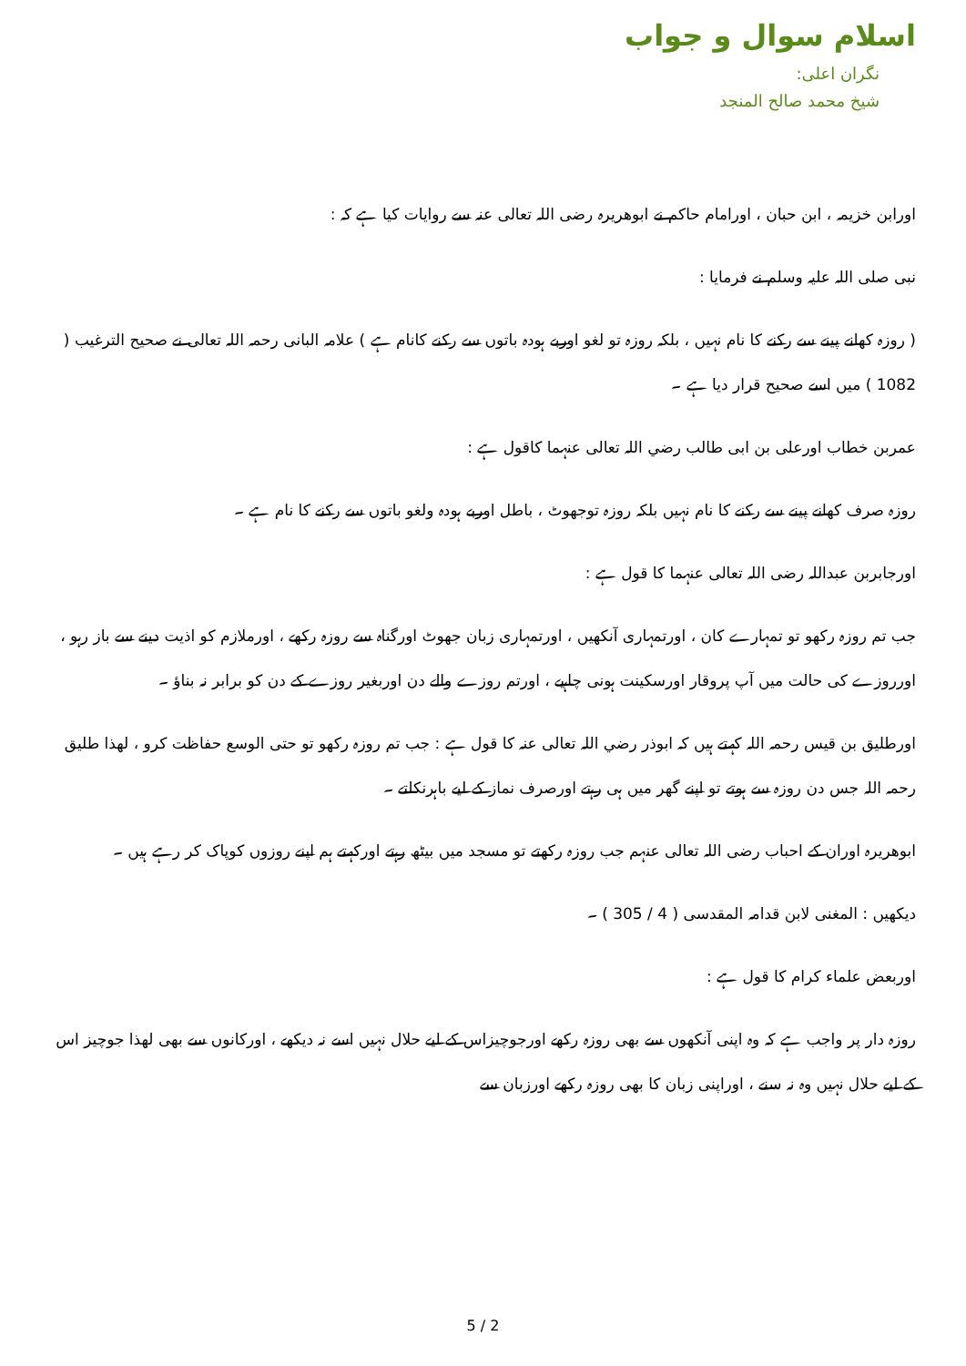اسلام سوال و جواب
نگران اعلی:
شیخ محمد صالح المنجد
اورابن خزیمہ ، ابن حبان ، اورامام حاکم نے ابوھریرہ رضی اللہ تعالی عنہ سے روایات کیا ہے کہ :
نبی صلی اللہ علیہ وسلم نے فرمایا :
( روزہ کھانے پینے سے رکنے کا نام نہیں ، بلکہ روزہ تو لغو اوربے ہودہ باتوں سے رکنے کانام ہے ) علامہ البانی رحمہ اللہ تعالی نے صحیح الترغیب ( 1082 ) میں اسے صحیح قرار دیا ہے ۔
عمربن خطاب اورعلی بن ابی طالب رضي اللہ تعالی عنہما کاقول ہے :
روزہ صرف کھانے پینے سے رکنے کا نام نہیں بلکہ روزہ توجھوٹ ، باطل اوربے ہودہ ولغو باتوں سے رکنے کا نام ہے ۔
اورجابربن عبداللہ رضی اللہ تعالی عنہما کا قول ہے :
جب تم روزہ رکھو تو تمہارے کان ، اورتمہاری آنکھیں ، اورتمہاری زبان جھوٹ اورگناہ سے روزہ رکھے ، اورملازم کو اذیت دینے سے باز رہو ، اورروزے کی حالت میں آپ پروقار اورسکینت ہونی چاہیے ، اورتم روزے والے دن اوربغیر روزے کے دن کو برابر نہ بناؤ ۔
اورطلیق بن قیس رحمہ اللہ کہتے ہیں کہ ابوذر رضي اللہ تعالی عنہ کا قول ہے : جب تم روزہ رکھو تو حتی الوسع حفاظت کرو ، لھذا طلیق رحمہ اللہ جس دن روزہ سے ہوتے تو اپنے گھر میں ہی رہتے اورصرف نماز کے لیے باہرنکلتے ۔
ابوھریرہ اوران کے احباب رضی اللہ تعالی عنہم جب روزہ رکھتے تو مسجد میں بیٹھ رہتے اورکہتے ہم اپنے روزوں کوپاک کر رہے ہیں ۔
دیکھیں : المغنی لابن قدامہ المقدسی ( 4 / 305 ) ۔
اوربعض علماء کرام کا قول ہے :
روزہ دار پر واجب ہے کہ وہ اپنی آنکھوں سے بھی روزہ رکھے اورجوچیزاس کے لیے حلال نہیں اسے نہ دیکھے ، اورکانوں سے بھی لھذا جوچیز اس کے لیے حلال نہیں وہ نہ سنے ، اوراپنی زبان کا بھی روزہ رکھے اورزبان سے
5 / 2